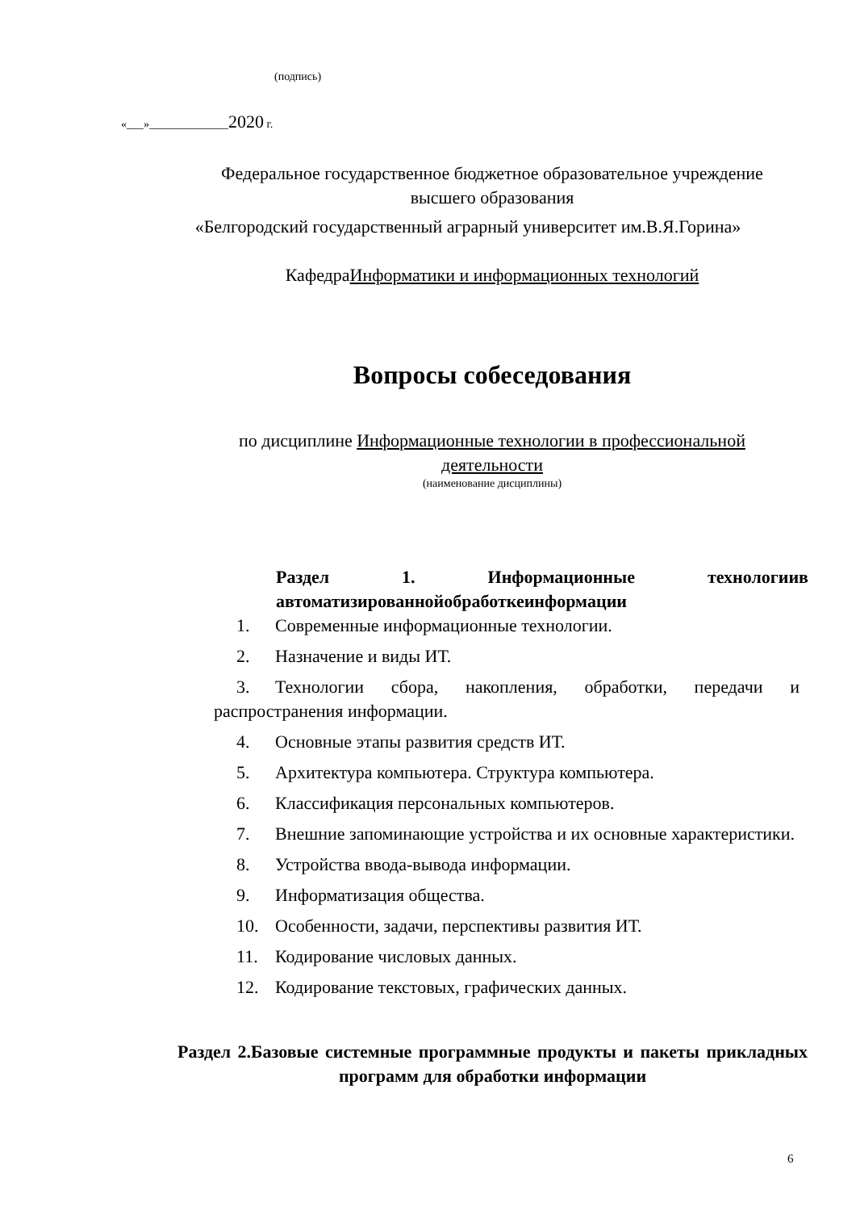(подпись)
«___»______________2020 г.
Федеральное государственное бюджетное образовательное учреждение
высшего образования
«Белгородский государственный аграрный университет им.В.Я.Горина»
КафедраИнформатики и информационных технологий
Вопросы собеседования
по дисциплине Информационные технологии в профессиональной
деятельности
(наименование дисциплины)
Раздел 1. Информационные технологиив
автоматизированнойобработкеинформации
1. Современные информационные технологии.
2. Назначение и виды ИТ.
3. Технологии сбора, накопления, обработки, передачи и распространения информации.
4. Основные этапы развития средств ИТ.
5. Архитектура компьютера. Структура компьютера.
6. Классификация персональных компьютеров.
7. Внешние запоминающие устройства и их основные характеристики.
8. Устройства ввода-вывода информации.
9. Информатизация общества.
10. Особенности, задачи, перспективы развития ИТ.
11. Кодирование числовых данных.
12. Кодирование текстовых, графических данных.
Раздел 2.Базовые системные программные продукты и пакеты прикладных программ для обработки информации
6